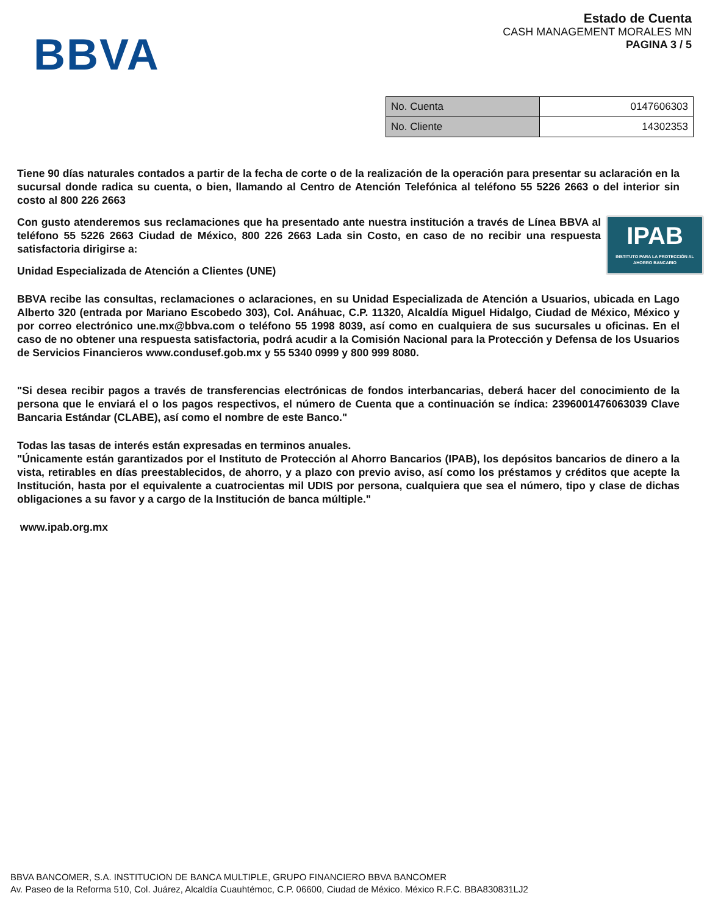BBVA
Estado de Cuenta
CASH MANAGEMENT MORALES MN
PAGINA 3 / 5
| No. Cuenta | 0147606303 |
| No. Cliente | 14302353 |
Tiene 90 días naturales contados a partir de la fecha de corte o de la realización de la operación para presentar su aclaración en la sucursal donde radica su cuenta, o bien, llamando al Centro de Atención Telefónica al teléfono 55 5226 2663 o del interior sin costo al 800 226 2663
IPAB
INSTITUTO PARA LA PROTECCIÓN AL AHORRO BANCARIO
Con gusto atenderemos sus reclamaciones que ha presentado ante nuestra institución a través de Línea BBVA al teléfono 55 5226 2663 Ciudad de México, 800 226 2663 Lada sin Costo, en caso de no recibir una respuesta satisfactoria dirigirse a:
Unidad Especializada de Atención a Clientes (UNE)
BBVA recibe las consultas, reclamaciones o aclaraciones, en su Unidad Especializada de Atención a Usuarios, ubicada en Lago Alberto 320 (entrada por Mariano Escobedo 303), Col. Anáhuac, C.P. 11320, Alcaldía Miguel Hidalgo, Ciudad de México, México y por correo electrónico une.mx@bbva.com o teléfono 55 1998 8039, así como en cualquiera de sus sucursales u oficinas. En el caso de no obtener una respuesta satisfactoria, podrá acudir a la Comisión Nacional para la Protección y Defensa de los Usuarios de Servicios Financieros www.condusef.gob.mx y 55 5340 0999 y 800 999 8080.
"Si desea recibir pagos a través de transferencias electrónicas de fondos interbancarias, deberá hacer del conocimiento de la persona que le enviará el o los pagos respectivos, el número de Cuenta que a continuación se índica: 2396001476063039 Clave Bancaria Estándar (CLABE), así como el nombre de este Banco."
Todas las tasas de interés están expresadas en terminos anuales.
"Únicamente están garantizados por el Instituto de Protección al Ahorro Bancarios (IPAB), los depósitos bancarios de dinero a la vista, retirables en días preestablecidos, de ahorro, y a plazo con previo aviso, así como los préstamos y créditos que acepte la Institución, hasta por el equivalente a cuatrocientas mil UDIS por persona, cualquiera que sea el número, tipo y clase de dichas obligaciones a su favor y a cargo de la Institución de banca múltiple."
www.ipab.org.mx
BBVA BANCOMER, S.A. INSTITUCION DE BANCA MULTIPLE, GRUPO FINANCIERO BBVA BANCOMER
Av. Paseo de la Reforma 510, Col. Juárez, Alcaldía Cuauhtémoc, C.P. 06600, Ciudad de México. México R.F.C. BBA830831LJ2